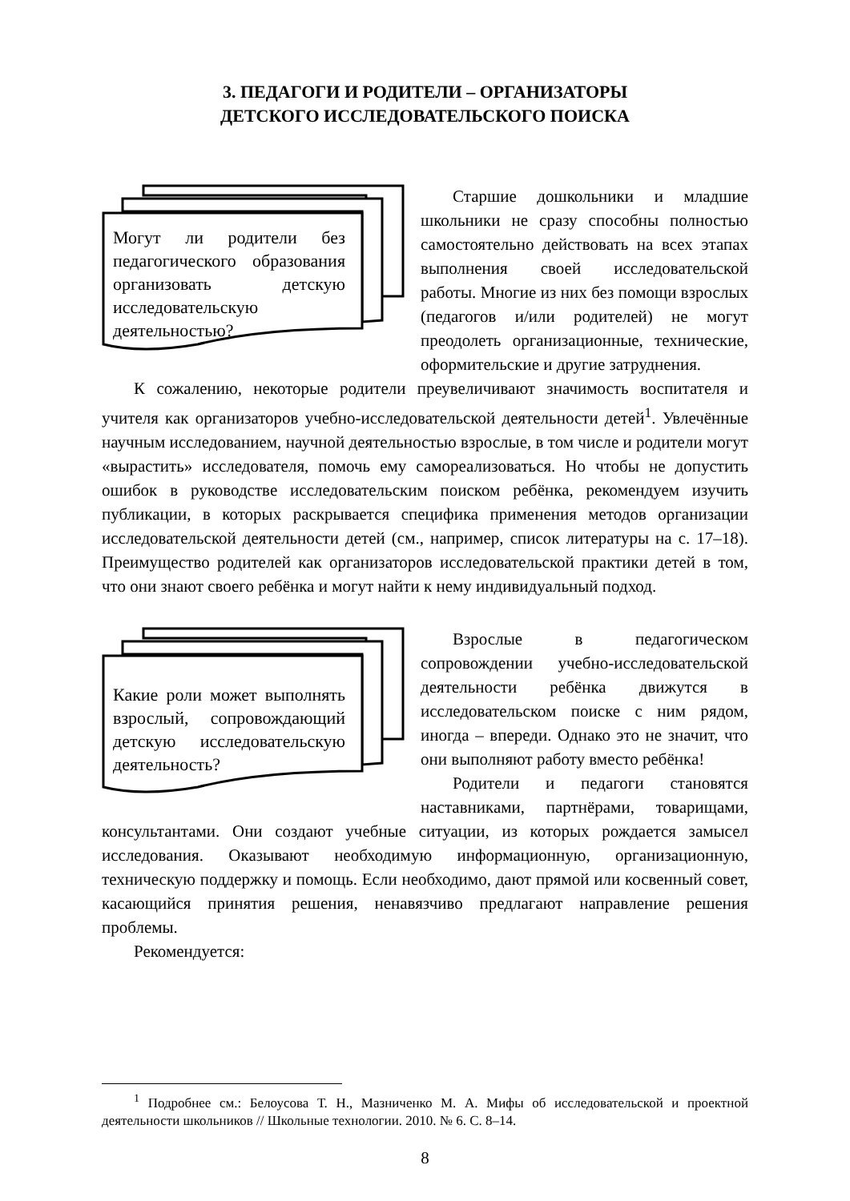3. ПЕДАГОГИ И РОДИТЕЛИ – ОРГАНИЗАТОРЫ
ДЕТСКОГО ИССЛЕДОВАТЕЛЬСКОГО ПОИСКА
Могут ли родители без педагогического образования организовать детскую исследовательскую деятельностью?
Старшие дошкольники и младшие школьники не сразу способны полностью самостоятельно действовать на всех этапах выполнения своей исследовательской работы. Многие из них без помощи взрослых (педагогов и/или родителей) не могут преодолеть организационные, технические, оформительские и другие затруднения.
К сожалению, некоторые родители преувеличивают значимость воспитателя и учителя как организаторов учебно-исследовательской деятельности детей<sup>1</sup>. Увлечённые научным исследованием, научной деятельностью взрослые, в том числе и родители могут «вырастить» исследователя, помочь ему самореализоваться. Но чтобы не допустить ошибок в руководстве исследовательским поиском ребёнка, рекомендуем изучить публикации, в которых раскрывается специфика применения методов организации исследовательской деятельности детей (см., например, список литературы на с. 17–18). Преимущество родителей как организаторов исследовательской практики детей в том, что они знают своего ребёнка и могут найти к нему индивидуальный подход.
Какие роли может выполнять взрослый, сопровождающий детскую исследовательскую деятельность?
Взрослые в педагогическом сопровождении учебно-исследовательской деятельности ребёнка движутся в исследовательском поиске с ним рядом, иногда – впереди. Однако это не значит, что они выполняют работу вместо ребёнка!
Родители и педагоги становятся наставниками, партнёрами, товарищами, консультантами. Они создают учебные ситуации, из которых рождается замысел исследования. Оказывают необходимую информационную, организационную, техническую поддержку и помощь. Если необходимо, дают прямой или косвенный совет, касающийся принятия решения, ненавязчиво предлагают направление решения проблемы.
Рекомендуется:
<sup>1</sup> Подробнее см.: Белоусова Т. Н., Мазниченко М. А. Мифы об исследовательской и проектной деятельности школьников // Школьные технологии. 2010. № 6. С. 8–14.
8